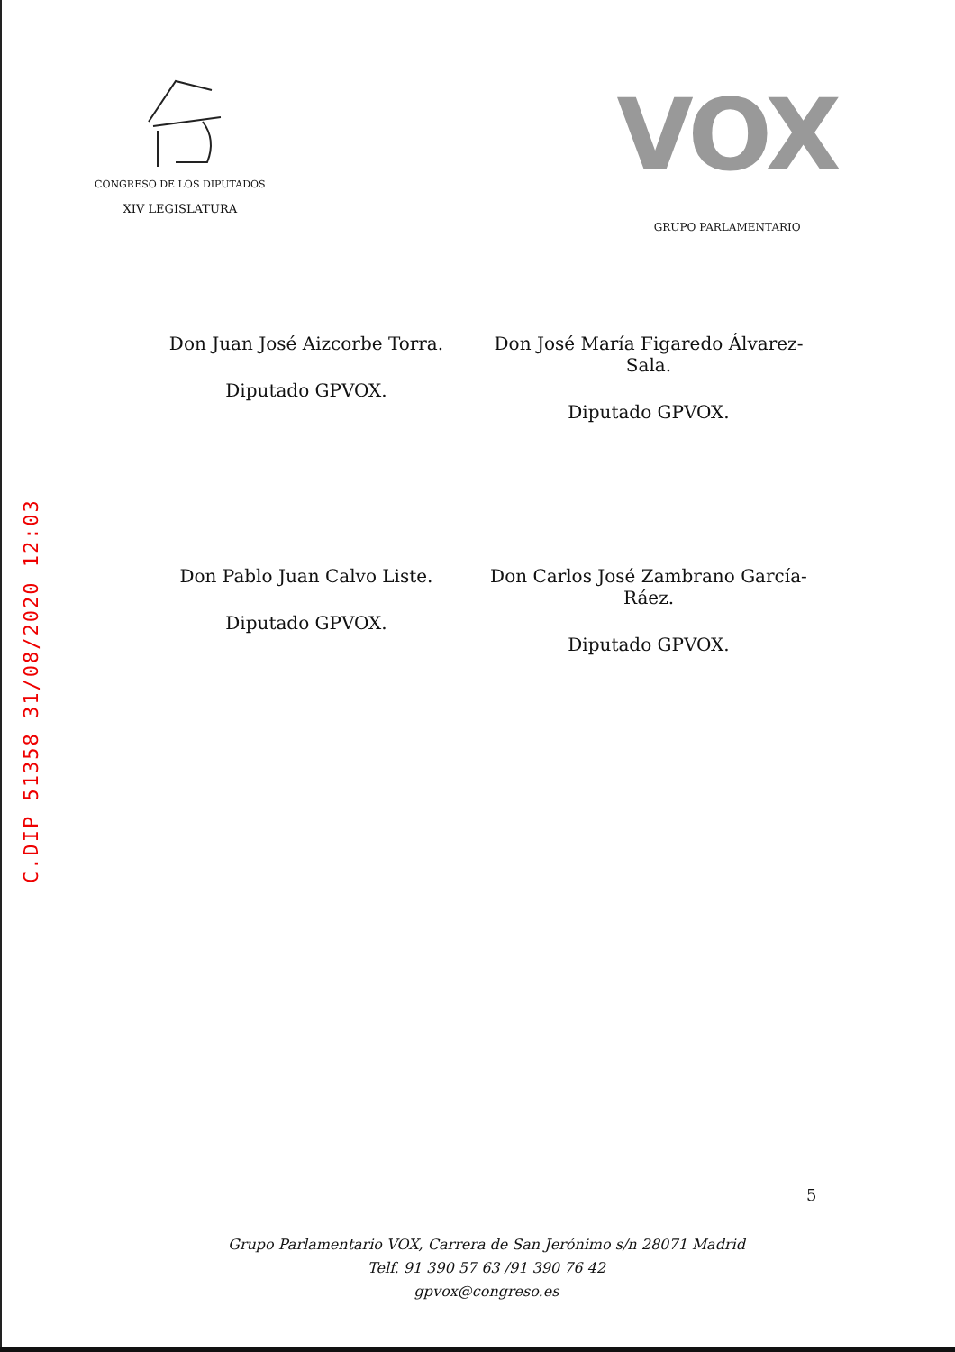C.DIP 51358 31/08/2020 12:03
CONGRESO DE LOS DIPUTADOS
XIV LEGISLATURA
VOX
GRUPO PARLAMENTARIO
Don Juan José Aizcorbe Torra.
Diputado GPVOX.
Don José María Figaredo Álvarez-Sala.
Diputado GPVOX.
Don Pablo Juan Calvo Liste.
Diputado GPVOX.
Don Carlos José Zambrano García-Ráez.
Diputado GPVOX.
5
Grupo Parlamentario VOX, Carrera de San Jerónimo s/n 28071 Madrid
Telf. 91 390 57 63 /91 390 76 42
gpvox@congreso.es